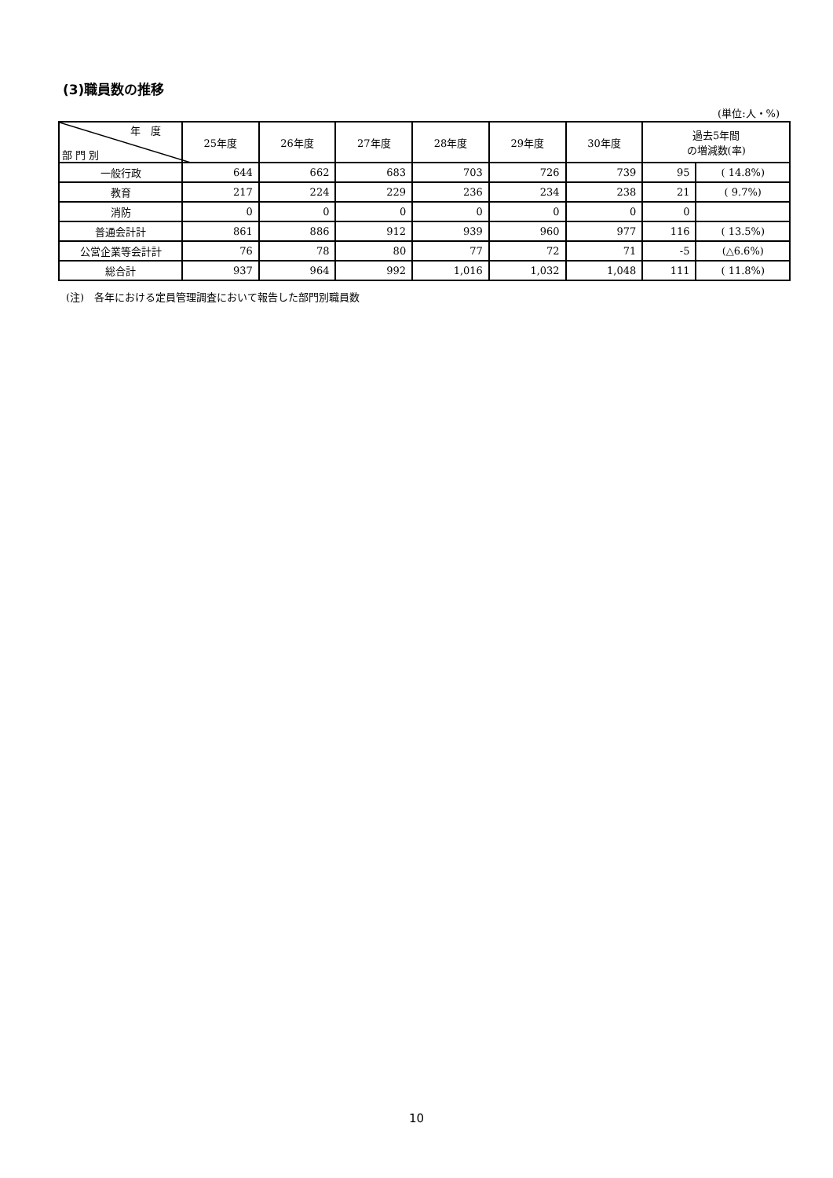(3)職員数の推移
(単位:人・%)
| 年 度 部 門 別 | 25年度 | 26年度 | 27年度 | 28年度 | 29年度 | 30年度 | 過去5年間 の増減数(率) | |
| --- | --- | --- | --- | --- | --- | --- | --- | --- |
| 一般行政 | 644 | 662 | 683 | 703 | 726 | 739 | 95 | ( 14.8%) |
| 教育 | 217 | 224 | 229 | 236 | 234 | 238 | 21 | ( 9.7%) |
| 消防 | 0 | 0 | 0 | 0 | 0 | 0 | 0 | |
| 普通会計計 | 861 | 886 | 912 | 939 | 960 | 977 | 116 | ( 13.5%) |
| 公営企業等会計計 | 76 | 78 | 80 | 77 | 72 | 71 | -5 | (△6.6%) |
| 総合計 | 937 | 964 | 992 | 1,016 | 1,032 | 1,048 | 111 | ( 11.8%) |
(注)　各年における定員管理調査において報告した部門別職員数
10